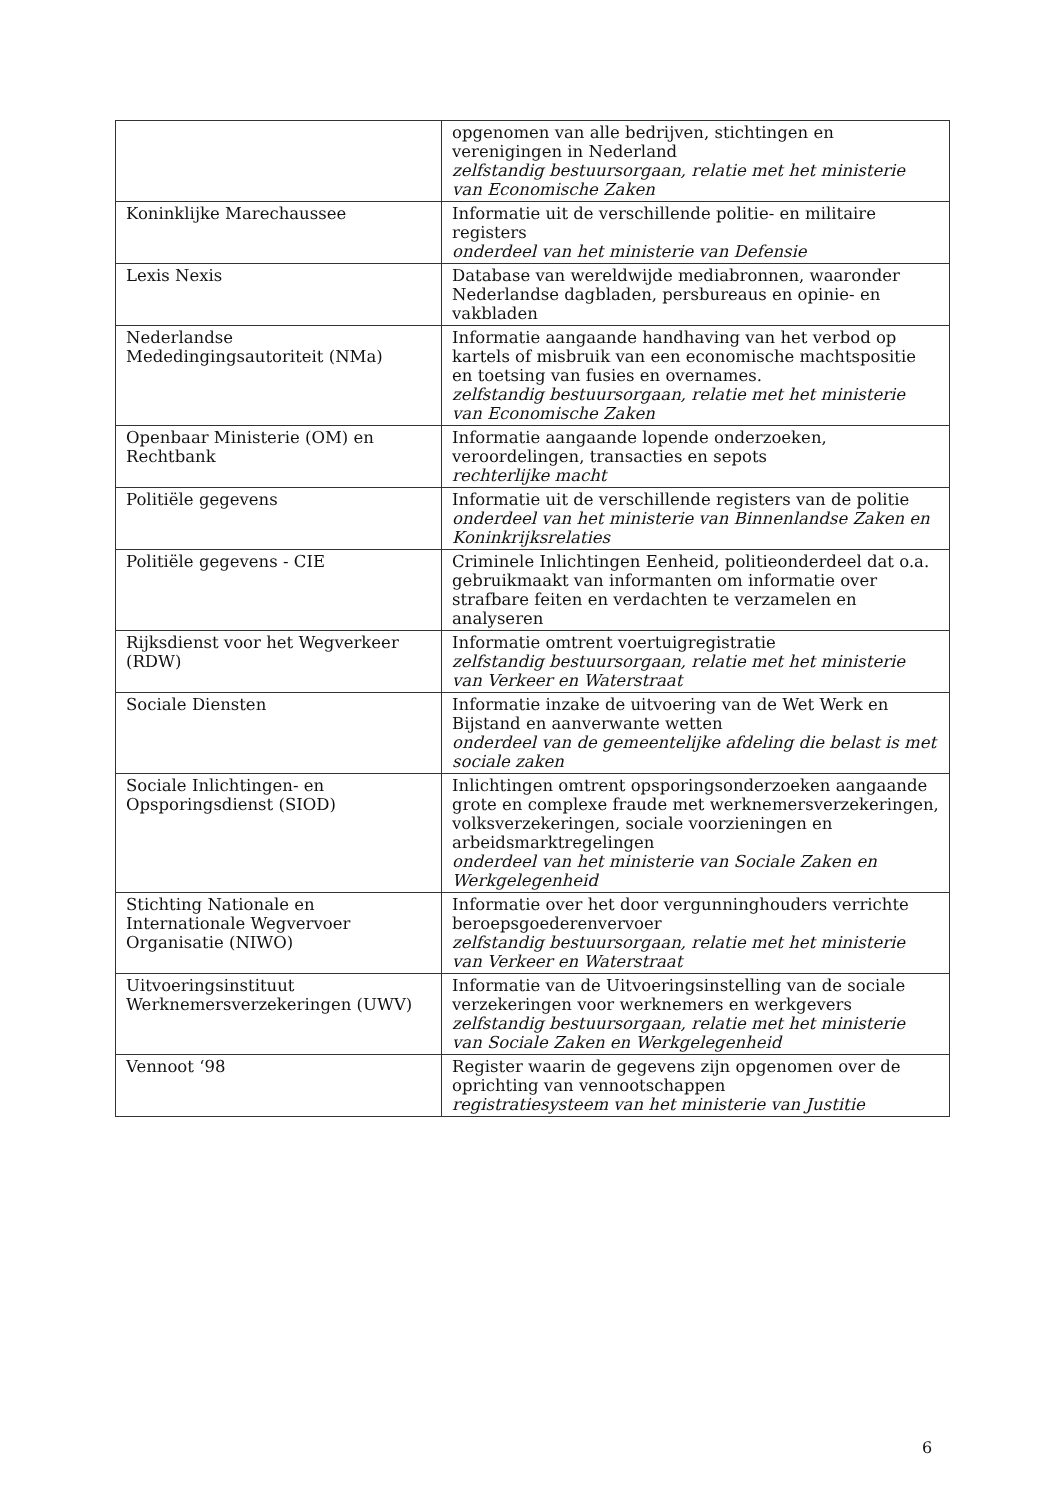| | opgenomen van alle bedrijven, stichtingen en verenigingen in Nederland zelfstandig bestuursorgaan, relatie met het ministerie van Economische Zaken |
| Koninklijke Marechaussee | Informatie uit de verschillende politie- en militaire registers onderdeel van het ministerie van Defensie |
| Lexis Nexis | Database van wereldwijde mediabronnen, waaronder Nederlandse dagbladen, persbureaus en opinie- en vakbladen |
| Nederlandse Mededingingsautoriteit (NMa) | Informatie aangaande handhaving van het verbod op kartels of misbruik van een economische machtspositie en toetsing van fusies en overnames. zelfstandig bestuursorgaan, relatie met het ministerie van Economische Zaken |
| Openbaar Ministerie (OM) en Rechtbank | Informatie aangaande lopende onderzoeken, veroordelingen, transacties en sepots rechterlijke macht |
| Politiële gegevens | Informatie uit de verschillende registers van de politie onderdeel van het ministerie van Binnenlandse Zaken en Koninkrijksrelaties |
| Politiële gegevens - CIE | Criminele Inlichtingen Eenheid, politieonderdeel dat o.a. gebruikmaakt van informanten om informatie over strafbare feiten en verdachten te verzamelen en analyseren |
| Rijksdienst voor het Wegverkeer (RDW) | Informatie omtrent voertuigregistratie zelfstandig bestuursorgaan, relatie met het ministerie van Verkeer en Waterstraat |
| Sociale Diensten | Informatie inzake de uitvoering van de Wet Werk en Bijstand en aanverwante wetten onderdeel van de gemeentelijke afdeling die belast is met sociale zaken |
| Sociale Inlichtingen- en Opsporingsdienst (SIOD) | Inlichtingen omtrent opsporingsonderzoeken aangaande grote en complexe fraude met werknemersverzekeringen, volksverzekeringen, sociale voorzieningen en arbeidsmarktregelingen onderdeel van het ministerie van Sociale Zaken en Werkgelegenheid |
| Stichting Nationale en Internationale Wegvervoer Organisatie (NIWO) | Informatie over het door vergunninghouders verrichte beroepsgoederenvervoer zelfstandig bestuursorgaan, relatie met het ministerie van Verkeer en Waterstraat |
| Uitvoeringsinstituut Werknemersverzekeringen (UWV) | Informatie van de Uitvoeringsinstelling van de sociale verzekeringen voor werknemers en werkgevers zelfstandig bestuursorgaan, relatie met het ministerie van Sociale Zaken en Werkgelegenheid |
| Vennoot ‘98 | Register waarin de gegevens zijn opgenomen over de oprichting van vennootschappen registratiesysteem van het ministerie van Justitie |
6